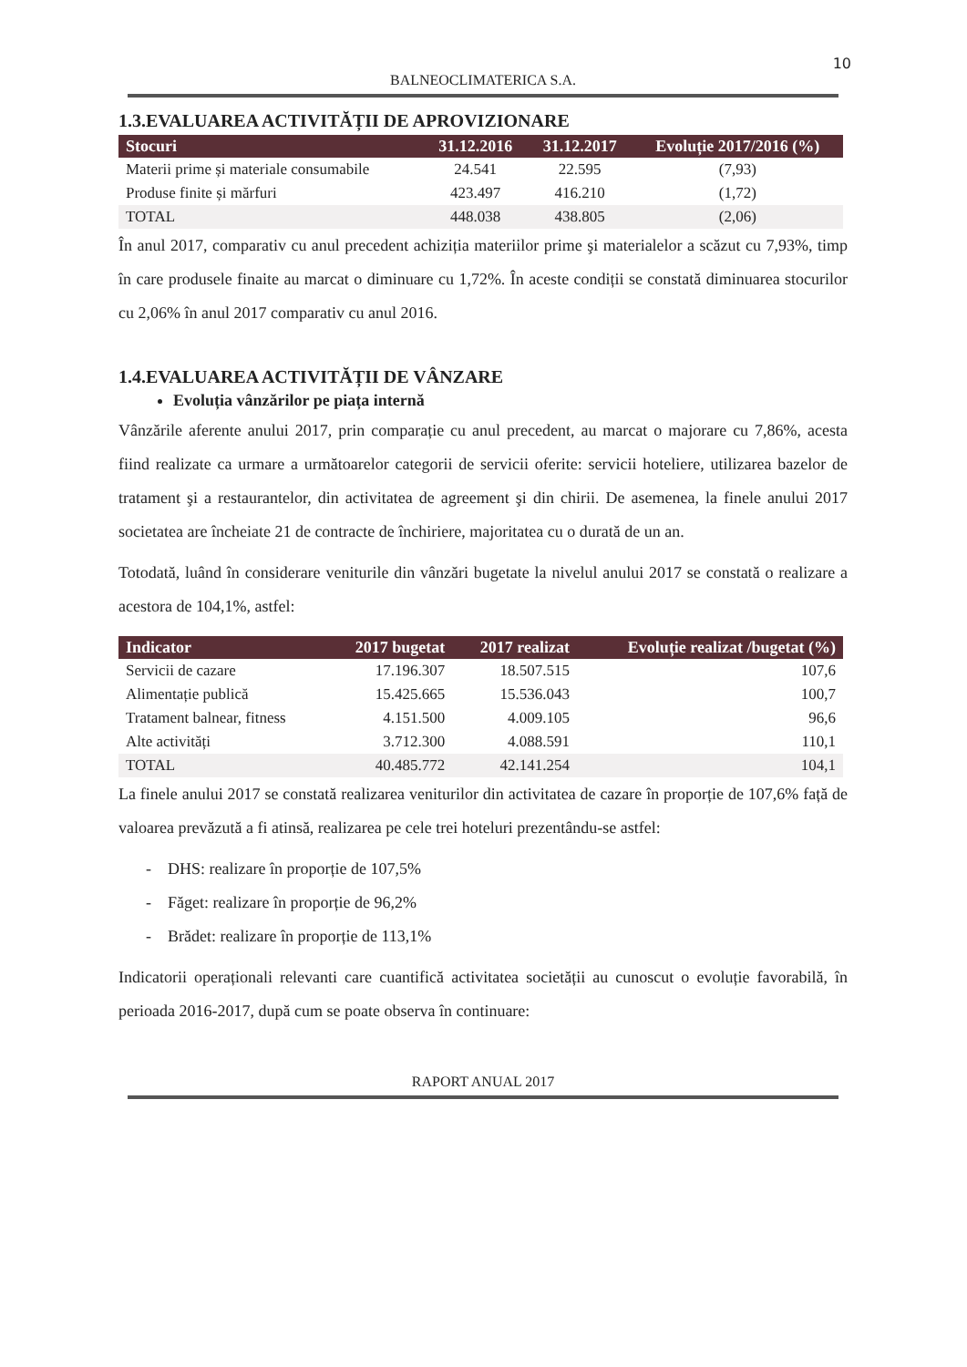10
BALNEOCLIMATERICA S.A.
1.3.EVALUAREA ACTIVITĂȚII DE APROVIZIONARE
| Stocuri | 31.12.2016 | 31.12.2017 | Evoluție 2017/2016 (%) |
| --- | --- | --- | --- |
| Materii prime și materiale consumabile | 24.541 | 22.595 | (7,93) |
| Produse finite și mărfuri | 423.497 | 416.210 | (1,72) |
| TOTAL | 448.038 | 438.805 | (2,06) |
În anul 2017, comparativ cu anul precedent achiziția materiilor prime şi materialelor a scăzut cu 7,93%, timp în care produsele finaite au marcat o diminuare cu 1,72%. În aceste condiții se constată diminuarea stocurilor cu 2,06% în anul 2017 comparativ cu anul 2016.
1.4.EVALUAREA ACTIVITĂȚII DE VÂNZARE
Evoluția vânzărilor pe piața internă
Vânzările aferente anului 2017, prin comparație cu anul precedent, au marcat o majorare cu 7,86%, acesta fiind realizate ca urmare a următoarelor categorii de servicii oferite: servicii hoteliere, utilizarea bazelor de tratament şi a restaurantelor, din activitatea de agreement şi din chirii. De asemenea, la finele anului 2017 societatea are încheiate 21 de contracte de închiriere, majoritatea cu o durată de un an.
Totodată, luând în considerare veniturile din vânzări bugetate la nivelul anului 2017 se constată o realizare a acestora de 104,1%, astfel:
| Indicator | 2017 bugetat | 2017 realizat | Evoluție realizat /bugetat (%) |
| --- | --- | --- | --- |
| Servicii de cazare | 17.196.307 | 18.507.515 | 107,6 |
| Alimentație publică | 15.425.665 | 15.536.043 | 100,7 |
| Tratament balnear, fitness | 4.151.500 | 4.009.105 | 96,6 |
| Alte activități | 3.712.300 | 4.088.591 | 110,1 |
| TOTAL | 40.485.772 | 42.141.254 | 104,1 |
La finele anului 2017 se constată realizarea veniturilor din activitatea de cazare în proporție de 107,6% față de valoarea prevăzută a fi atinsă, realizarea pe cele trei hoteluri prezentându-se astfel:
- DHS: realizare în proporție de 107,5%
- Făget: realizare în proporție de 96,2%
- Brădet: realizare în proporție de 113,1%
Indicatorii operaționali relevanti care cuantifică activitatea societății au cunoscut o evoluție favorabilă, în perioada 2016-2017, după cum se poate observa în continuare:
RAPORT ANUAL 2017